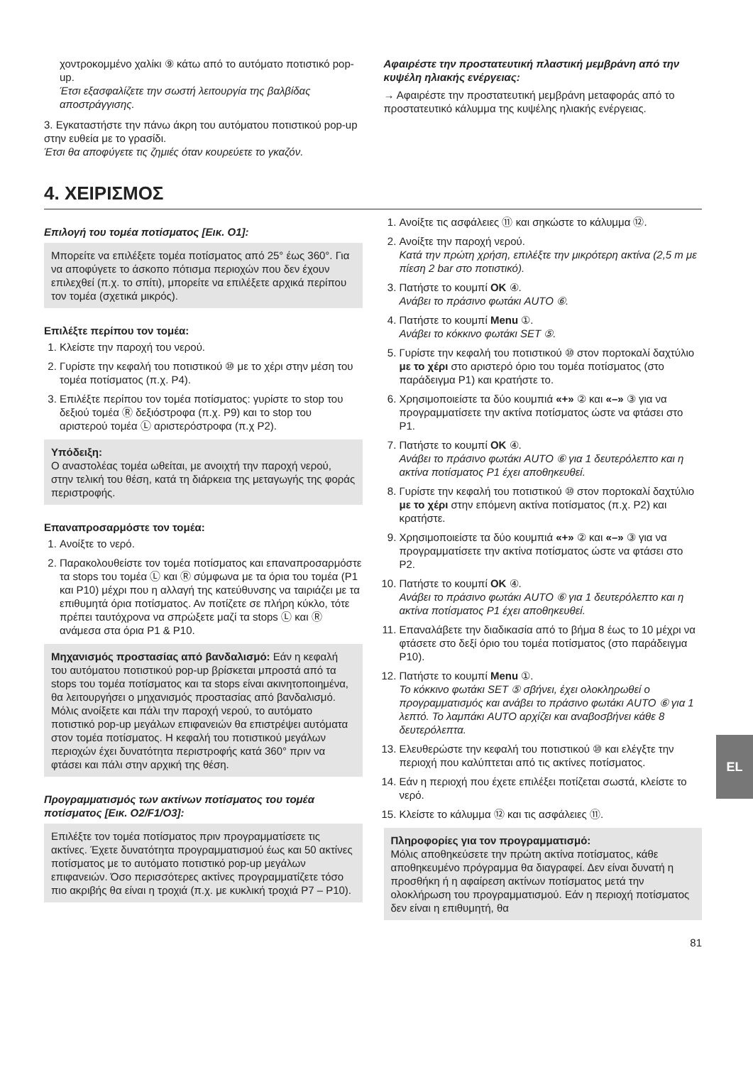χοντροκομμένο χαλίκι ⑨ κάτω από το αυτόματο ποτιστικό pop-up.
Έτσι εξασφαλίζετε την σωστή λειτουργία της βαλβίδας αποστράγγισης.
3. Εγκαταστήστε την πάνω άκρη του αυτόματου ποτιστικού pop-up στην ευθεία με το γρασίδι.
Έτσι θα αποφύγετε τις ζημιές όταν κουρεύετε το γκαζόν.
Αφαιρέστε την προστατευτική πλαστική μεμβράνη από την κυψέλη ηλιακής ενέργειας:
→ Αφαιρέστε την προστατευτική μεμβράνη μεταφοράς από το προστατευτικό κάλυμμα της κυψέλης ηλιακής ενέργειας.
4. ΧΕΙΡΙΣΜΟΣ
Επιλογή του τομέα ποτίσματος [Εικ. O1]:
Μπορείτε να επιλέξετε τομέα ποτίσματος από 25° έως 360°. Για να αποφύγετε το άσκοπο πότισμα περιοχών που δεν έχουν επιλεχθεί (π.χ. το σπίτι), μπορείτε να επιλέξετε αρχικά περίπου τον τομέα (σχετικά μικρός).
Επιλέξτε περίπου τον τομέα:
1. Κλείστε την παροχή του νερού.
2. Γυρίστε την κεφαλή του ποτιστικού ⑩ με το χέρι στην μέση του τομέα ποτίσματος (π.χ. P4).
3. Επιλέξτε περίπου τον τομέα ποτίσματος: γυρίστε το stop του δεξιού τομέα Ⓡ δεξιόστροφα (π.χ. P9) και το stop του αριστερού τομέα Ⓛ αριστερόστροφα (π.χ P2).
Υπόδειξη:
Ο αναστολέας τομέα ωθείται, με ανοιχτή την παροχή νερού, στην τελική του θέση, κατά τη διάρκεια της μεταγωγής της φοράς περιστροφής.
Επαναπροσαρμόστε τον τομέα:
1. Ανοίξτε το νερό.
2. Παρακολουθείστε τον τομέα ποτίσματος και επαναπροσαρμόστε τα stops του τομέα Ⓛ και Ⓡ σύμφωνα με τα όρια του τομέα (P1 και P10) μέχρι που η αλλαγή της κατεύθυνσης να ταιριάζει με τα επιθυμητά όρια ποτίσματος. Αν ποτίζετε σε πλήρη κύκλο, τότε πρέπει ταυτόχρονα να σπρώξετε μαζί τα stops Ⓛ και Ⓡ ανάμεσα στα όρια P1 & P10.
Μηχανισμός προστασίας από βανδαλισμό: Εάν η κεφαλή του αυτόματου ποτιστικού pop-up βρίσκεται μπροστά από τα stops του τομέα ποτίσματος και τα stops είναι ακινητοποιημένα, θα λειτουργήσει ο μηχανισμός προστασίας από βανδαλισμό. Μόλις ανοίξετε και πάλι την παροχή νερού, το αυτόματο ποτιστικό pop-up μεγάλων επιφανειών θα επιστρέψει αυτόματα στον τομέα ποτίσματος. Η κεφαλή του ποτιστικού μεγάλων περιοχών έχει δυνατότητα περιστροφής κατά 360° πριν να φτάσει και πάλι στην αρχική της θέση.
Προγραμματισμός των ακτίνων ποτίσματος του τομέα ποτίσματος [Εικ. O2/F1/O3]:
Επιλέξτε τον τομέα ποτίσματος πριν προγραμματίσετε τις ακτίνες. Έχετε δυνατότητα προγραμματισμού έως και 50 ακτίνες ποτίσματος με το αυτόματο ποτιστικό pop-up μεγάλων επιφανειών. Όσο περισσότερες ακτίνες προγραμματίζετε τόσο πιο ακριβής θα είναι η τροχιά (π.χ. με κυκλική τροχιά P7 – P10).
1. Ανοίξτε τις ασφάλειες ⑪ και σηκώστε το κάλυμμα ⑫.
2. Ανοίξτε την παροχή νερού.
Κατά την πρώτη χρήση, επιλέξτε την μικρότερη ακτίνα (2,5 m με πίεση 2 bar στο ποτιστικό).
3. Πατήστε το κουμπί OK ④.
Ανάβει το πράσινο φωτάκι AUTO ⑥.
4. Πατήστε το κουμπί Menu ①.
Ανάβει το κόκκινο φωτάκι SET ⑤.
5. Γυρίστε την κεφαλή του ποτιστικού ⑩ στον πορτοκαλί δαχτύλιο με το χέρι στο αριστερό όριο του τομέα ποτίσματος (στο παράδειγμα P1) και κρατήστε το.
6. Χρησιμοποιείστε τα δύο κουμπιά «+» ② και «–» ③ για να προγραμματίσετε την ακτίνα ποτίσματος ώστε να φτάσει στο P1.
7. Πατήστε το κουμπί OK ④.
Ανάβει το πράσινο φωτάκι AUTO ⑥ για 1 δευτερόλεπτο και η ακτίνα ποτίσματος P1 έχει αποθηκευθεί.
8. Γυρίστε την κεφαλή του ποτιστικού ⑩ στον πορτοκαλί δαχτύλιο με το χέρι στην επόμενη ακτίνα ποτίσματος (π.χ. P2) και κρατήστε.
9. Χρησιμοποιείστε τα δύο κουμπιά «+» ② και «–» ③ για να προγραμματίσετε την ακτίνα ποτίσματος ώστε να φτάσει στο P2.
10. Πατήστε το κουμπί OK ④.
Ανάβει το πράσινο φωτάκι AUTO ⑥ για 1 δευτερόλεπτο και η ακτίνα ποτίσματος P1 έχει αποθηκευθεί.
11. Επαναλάβετε την διαδικασία από το βήμα 8 έως το 10 μέχρι να φτάσετε στο δεξί όριο του τομέα ποτίσματος (στο παράδειγμα P10).
12. Πατήστε το κουμπί Menu ①.
Το κόκκινο φωτάκι SET ⑤ σβήνει, έχει ολοκληρωθεί ο προγραμματισμός και ανάβει το πράσινο φωτάκι AUTO ⑥ για 1 λεπτό. Το λαμπάκι AUTO αρχίζει και αναβοσβήνει κάθε 8 δευτερόλεπτα.
13. Ελευθερώστε την κεφαλή του ποτιστικού ⑩ και ελέγξτε την περιοχή που καλύπτεται από τις ακτίνες ποτίσματος.
14. Εάν η περιοχή που έχετε επιλέξει ποτίζεται σωστά, κλείστε το νερό.
15. Κλείστε το κάλυμμα ⑫ και τις ασφάλειες ⑪.
Πληροφορίες για τον προγραμματισμό:
Μόλις αποθηκεύσετε την πρώτη ακτίνα ποτίσματος, κάθε αποθηκευμένο πρόγραμμα θα διαγραφεί. Δεν είναι δυνατή η προσθήκη ή η αφαίρεση ακτίνων ποτίσματος μετά την ολοκλήρωση του προγραμματισμού. Εάν η περιοχή ποτίσματος δεν είναι η επιθυμητή, θα
81
EL